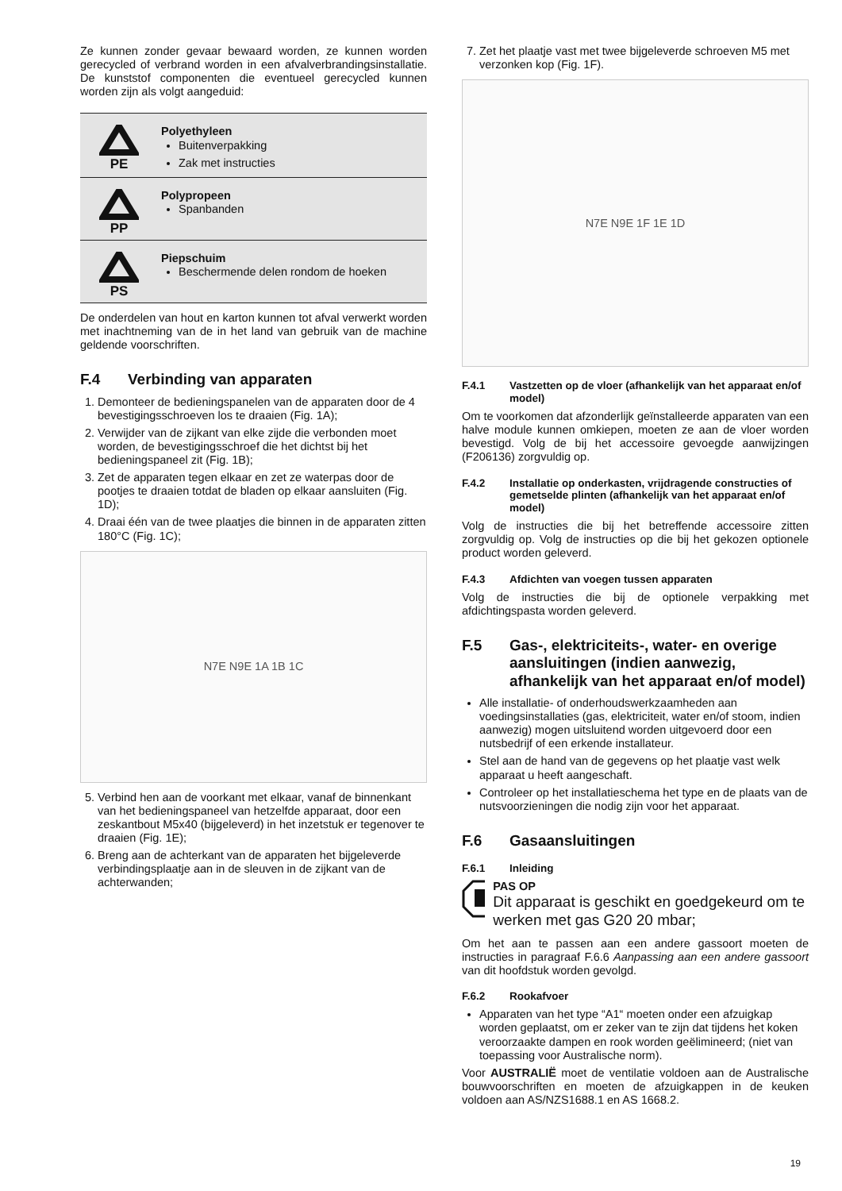Ze kunnen zonder gevaar bewaard worden, ze kunnen worden gerecycled of verbrand worden in een afvalverbrandingsinstallatie. De kunststof componenten die eventueel gerecycled kunnen worden zijn als volgt aangeduid:
| PE | Polyethyleen Buitenverpakking Zak met instructies |
| PP | Polypropeen Spanbanden |
| PS | Piepschuim Beschermende delen rondom de hoeken |
De onderdelen van hout en karton kunnen tot afval verwerkt worden met inachtneming van de in het land van gebruik van de machine geldende voorschriften.
F.4 Verbinding van apparaten
1. Demonteer de bedieningspanelen van de apparaten door de 4 bevestigingsschroeven los te draaien (Fig. 1A);
2. Verwijder van de zijkant van elke zijde die verbonden moet worden, de bevestigingsschroef die het dichtst bij het bedieningspaneel zit (Fig. 1B);
3. Zet de apparaten tegen elkaar en zet ze waterpas door de pootjes te draaien totdat de bladen op elkaar aansluiten (Fig. 1D);
4. Draai één van de twee plaatjes die binnen in de apparaten zitten 180°C (Fig. 1C);
N7E N9E 1A 1B 1C
5. Verbind hen aan de voorkant met elkaar, vanaf de binnenkant van het bedieningspaneel van hetzelfde apparaat, door een zeskantbout M5x40 (bijgeleverd) in het inzetstuk er tegenover te draaien (Fig. 1E);
6. Breng aan de achterkant van de apparaten het bijgeleverde verbindingsplaatje aan in de sleuven in de zijkant van de achterwanden;
7. Zet het plaatje vast met twee bijgeleverde schroeven M5 met verzonken kop (Fig. 1F).
N7E N9E 1F 1E 1D
F.4.1 Vastzetten op de vloer (afhankelijk van het apparaat en/of model)
Om te voorkomen dat afzonderlijk geïnstalleerde apparaten van een halve module kunnen omkiepen, moeten ze aan de vloer worden bevestigd. Volg de bij het accessoire gevoegde aanwijzingen (F206136) zorgvuldig op.
F.4.2 Installatie op onderkasten, vrijdragende constructies of gemetselde plinten (afhankelijk van het apparaat en/of model)
Volg de instructies die bij het betreffende accessoire zitten zorgvuldig op. Volg de instructies op die bij het gekozen optionele product worden geleverd.
F.4.3 Afdichten van voegen tussen apparaten
Volg de instructies die bij de optionele verpakking met afdichtingspasta worden geleverd.
F.5 Gas-, elektriciteits-, water- en overige aansluitingen (indien aanwezig, afhankelijk van het apparaat en/of model)
Alle installatie- of onderhoudswerkzaamheden aan voedingsinstallaties (gas, elektriciteit, water en/of stoom, indien aanwezig) mogen uitsluitend worden uitgevoerd door een nutsbedrijf of een erkende installateur.
Stel aan de hand van de gegevens op het plaatje vast welk apparaat u heeft aangeschaft.
Controleer op het installatieschema het type en de plaats van de nutsvoorzieningen die nodig zijn voor het apparaat.
F.6 Gasaansluitingen
F.6.1 Inleiding
PAS OP
Dit apparaat is geschikt en goedgekeurd om te werken met gas G20 20 mbar;
Om het aan te passen aan een andere gassoort moeten de instructies in paragraaf F.6.6 Aanpassing aan een andere gassoort van dit hoofdstuk worden gevolgd.
F.6.2 Rookafvoer
Apparaten van het type “A1“ moeten onder een afzuigkap worden geplaatst, om er zeker van te zijn dat tijdens het koken veroorzaakte dampen en rook worden geëlimineerd; (niet van toepassing voor Australische norm).
Voor AUSTRALIË moet de ventilatie voldoen aan de Australische bouwvoorschriften en moeten de afzuigkappen in de keuken voldoen aan AS/NZS1688.1 en AS 1668.2.
19